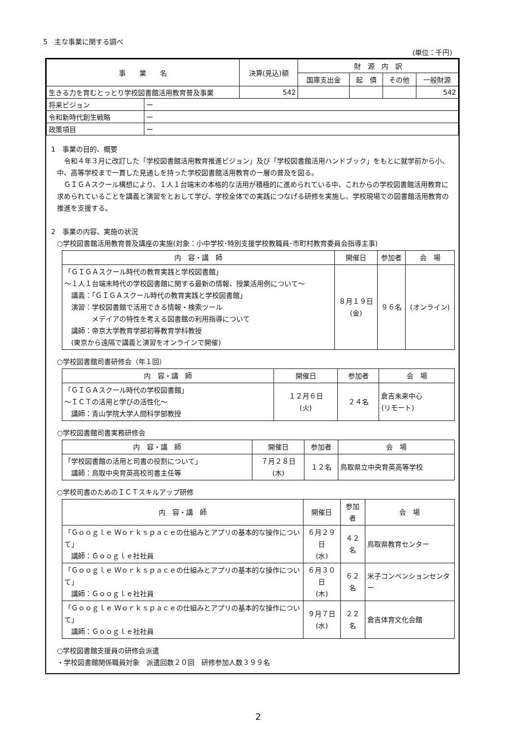5　主な事業に関する調べ
(単位：千円)
| 事 業 名 | | 決算(見込)額 | 財 源 内 訳 | | | |
| --- | --- | --- | --- | --- | --- | --- |
| | | | 国庫支出金 | 起 債 | その他 | 一般財源 |
| 生きる力を育むとっとり学校図書館活用教育普及事業 | | 542 | | | | 542 |
| 将来ビジョン | ー | | | | | |
| 令和新時代創生戦略 | ー | | | | | |
| 政策項目 | ー | | | | | |
1　事業の目的、概要
　令和４年３月に改訂した「学校図書館活用教育推進ビジョン」及び「学校図書館活用ハンドブック」をもとに就学前から小、中、高等学校まで一貫した見通しを持った学校図書館活用教育の一層の普及を図る。
　ＧＩＧＡスクール構想により、１人１台端末の本格的な活用が積極的に進められている中、これからの学校図書館活用教育に求められていることを講義と演習をとおして学び、学校全体での実践につなげる研修を実施し、学校現場での図書館活用教育の推進を支援する。
2　事業の内容、実施の状況
○学校図書館活用教育普及講座の実施(対象：小中学校･特別支援学校教職員･市町村教育委員会指導主事)
| 内 容・講 師 | 開催日 | 参加者 | 会 場 |
| --- | --- | --- | --- |
| 「ＧＩＧＡスクール時代の教育実践と学校図書館」 ～１人１台端末時代の学校図書館に関する最新の情報、授業活用例について～ 講義：「ＧＩＧＡスクール時代の教育実践と学校図書館」 演習：学校図書館で活用できる情報・検索ツール メデイアの特性を考える図書館の利用指導について 講師：帝京大学教育学部初等教育学科教授 (東京から遠隔で講義と演習をオンラインで開催) | ８月１９日 (金) | ９６名 | (オンライン) |
○学校図書館司書研修会（年１回）
| 内 容・講 師 | 開催日 | 参加者 | 会 場 |
| --- | --- | --- | --- |
| 「ＧＩＧＡスクール時代の学校図書館」 ～ＩＣＴの活用と学びの活性化～ 講師：青山学院大学人間科学部教授 | １２月６日 (火) | ２４名 | 倉吉未来中心 (リモート) |
○学校図書館司書実務研修会
| 内 容・講 師 | 開催日 | 参加者 | 会 場 |
| --- | --- | --- | --- |
| 「学校図書館の活用と司書の役割について」 講師：鳥取中央育英高校司書主任等 | ７月２８日 (木) | １２名 | 鳥取県立中央育英高等学校 |
○学校司書のためのＩＣＴスキルアップ研修
| 内 容・講 師 | 開催日 | 参加者 | 会 場 |
| --- | --- | --- | --- |
| 「Ｇｏｏｇｌｅ Ｗｏｒｋｓｐａｃｅの仕組みとアプリの基本的な操作について」 講師：Ｇｏｏｇｌｅ社社員 | ６月２９日 (水) | ４２名 | 鳥取県教育センター |
| 「Ｇｏｏｇｌｅ Ｗｏｒｋｓｐａｃｅの仕組みとアプリの基本的な操作について」 講師：Ｇｏｏｇｌｅ社社員 | ６月３０日 (木) | ６２名 | 米子コンベンションセンター |
| 「Ｇｏｏｇｌｅ Ｗｏｒｋｓｐａｃｅの仕組みとアプリの基本的な操作について」 講師：Ｇｏｏｇｌｅ社社員 | ９月７日 (水) | ２２名 | 倉吉体育文化会館 |
○学校図書館支援員の研修会派遣
・学校図書館関係職員対象　派遣回数２０回　研修参加人数３９９名
2